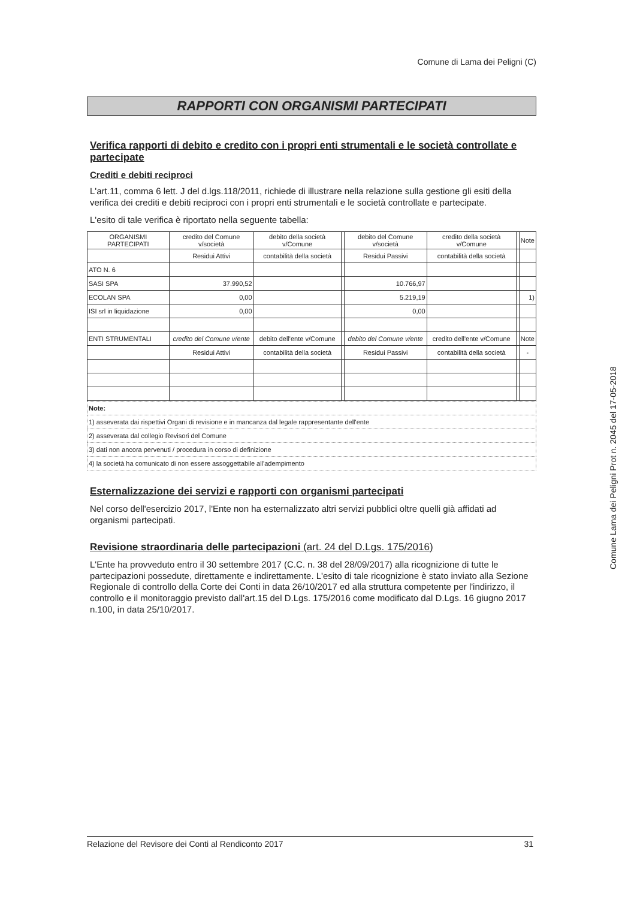Comune di Lama dei Peligni (C)
RAPPORTI CON ORGANISMI PARTECIPATI
Verifica rapporti di debito e credito con i propri enti strumentali e le società controllate e partecipate
Crediti e debiti reciproci
L'art.11, comma 6 lett. J del d.lgs.118/2011, richiede di illustrare nella relazione sulla gestione gli esiti della verifica dei crediti e debiti reciproci con i propri enti strumentali e le società controllate e partecipate.
L'esito di tale verifica è riportato nella seguente tabella:
| ORGANISMI PARTECIPATI | credito del Comune v/società | debito della società v/Comune | | debito del Comune v/società | credito della società v/Comune | | Note |
| | Residui Attivi | contabilità della società | | Residui Passivi | contabilità della società | | |
| ATO N. 6 | | | | | | | |
| SASI SPA | 37.990,52 | | | 10.766,97 | | | |
| ECOLAN SPA | 0,00 | | | 5.219,19 | | | 1) |
| ISI srl in liquidazione | 0,00 | | | 0,00 | | | |
| ENTI STRUMENTALI | credito del Comune v/ente | debito dell'ente v/Comune | | debito del Comune v/ente | credito dell'ente v/Comune | | Note |
| | Residui Attivi | contabilità della società | | Residui Passivi | contabilità della società | | - |
| Note: |
| 1) asseverata dai rispettivi Organi di revisione e in mancanza dal legale rappresentante dell'ente |
| 2) asseverata dal collegio Revisori del Comune |
| 3) dati non ancora pervenuti / procedura in corso di definizione |
| 4) la società ha comunicato di non essere assoggettabile all'adempimento |
Esternalizzazione dei servizi e rapporti con organismi partecipati
Nel corso dell'esercizio 2017, l'Ente non ha esternalizzato altri servizi pubblici oltre quelli già affidati ad organismi partecipati.
Revisione straordinaria delle partecipazioni (art. 24 del D.Lgs. 175/2016)
L'Ente ha provveduto entro il 30 settembre 2017 (C.C. n. 38 del 28/09/2017) alla ricognizione di tutte le partecipazioni possedute, direttamente e indirettamente. L'esito di tale ricognizione è stato inviato alla Sezione Regionale di controllo della Corte dei Conti in data 26/10/2017 ed alla struttura competente per l'indirizzo, il controllo e il monitoraggio previsto dall'art.15 del D.Lgs. 175/2016 come modificato dal D.Lgs. 16 giugno 2017 n.100, in data 25/10/2017.
Comune Lama dei Peligni Prot n. 2045 del 17-05-2018
Relazione del Revisore dei Conti al Rendiconto 2017 31